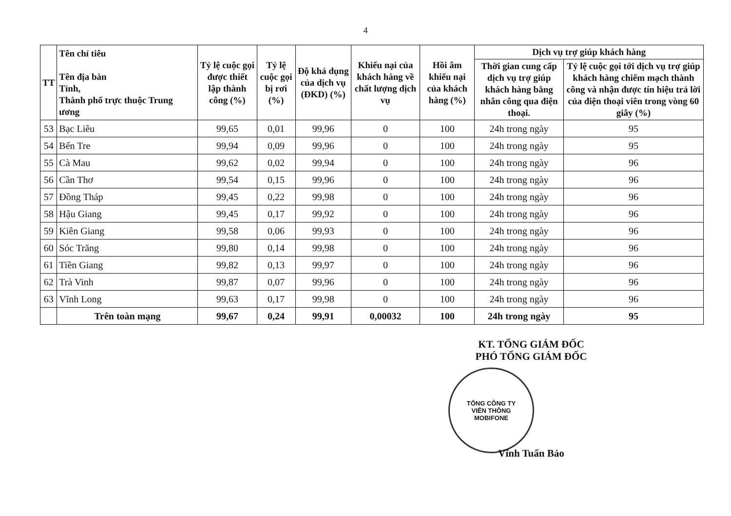4
| TT | Tên chỉ tiêu Tên địa bàn Tỉnh, Thành phố trực thuộc Trung ương | Tỷ lệ cuộc gọi được thiết lập thành công (%) | Tỷ lệ cuộc gọi bị rơi (%) | Độ khả dụng của dịch vụ (ĐKD) (%) | Khiếu nại của khách hàng về chất lượng dịch vụ | Hồi âm khiếu nại của khách hàng (%) | Dịch vụ trợ giúp khách hàng | |
| --- | --- | --- | --- | --- | --- | --- | --- | --- |
| | | | | | | | Thời gian cung cấp dịch vụ trợ giúp khách hàng bằng nhân công qua điện thoại. | Tỷ lệ cuộc gọi tới dịch vụ trợ giúp khách hàng chiếm mạch thành công và nhận được tín hiệu trả lời của điện thoại viên trong vòng 60 giây (%) |
| 53 | Bạc Liêu | 99,65 | 0,01 | 99,96 | 0 | 100 | 24h trong ngày | 95 |
| 54 | Bến Tre | 99,94 | 0,09 | 99,96 | 0 | 100 | 24h trong ngày | 95 |
| 55 | Cà Mau | 99,62 | 0,02 | 99,94 | 0 | 100 | 24h trong ngày | 96 |
| 56 | Cần Thơ | 99,54 | 0,15 | 99,96 | 0 | 100 | 24h trong ngày | 96 |
| 57 | Đồng Tháp | 99,45 | 0,22 | 99,98 | 0 | 100 | 24h trong ngày | 96 |
| 58 | Hậu Giang | 99,45 | 0,17 | 99,92 | 0 | 100 | 24h trong ngày | 96 |
| 59 | Kiên Giang | 99,58 | 0,06 | 99,93 | 0 | 100 | 24h trong ngày | 96 |
| 60 | Sóc Trăng | 99,80 | 0,14 | 99,98 | 0 | 100 | 24h trong ngày | 96 |
| 61 | Tiền Giang | 99,82 | 0,13 | 99,97 | 0 | 100 | 24h trong ngày | 96 |
| 62 | Trà Vinh | 99,87 | 0,07 | 99,96 | 0 | 100 | 24h trong ngày | 96 |
| 63 | Vĩnh Long | 99,63 | 0,17 | 99,98 | 0 | 100 | 24h trong ngày | 96 |
| | Trên toàn mạng | 99,67 | 0,24 | 99,91 | 0,00032 | 100 | 24h trong ngày | 95 |
KT. TỔNG GIÁM ĐỐC
PHÓ TỔNG GIÁM ĐỐC
TỔNG CÔNG TY
VIỄN THÔNG
MOBIFONE
Vĩnh Tuấn Bảo